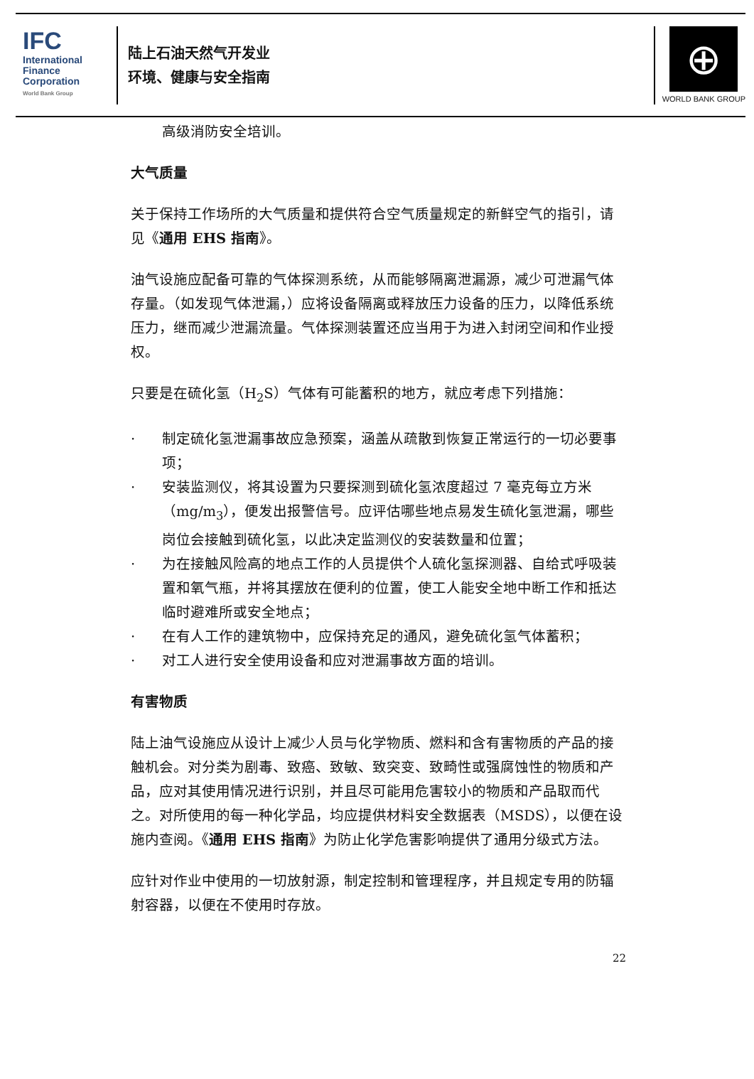IFC
International
Finance
Corporation
World Bank Group
陆上石油天然气开发业
环境、健康与安全指南
⊕
WORLD BANK GROUP
高级消防安全培训。
大气质量
关于保持工作场所的大气质量和提供符合空气质量规定的新鲜空气的指引，请见《通用 EHS 指南》。
油气设施应配备可靠的气体探测系统，从而能够隔离泄漏源，减少可泄漏气体存量。（如发现气体泄漏，）应将设备隔离或释放压力设备的压力，以降低系统压力，继而减少泄漏流量。气体探测装置还应当用于为进入封闭空间和作业授权。
只要是在硫化氢（H<sub>2</sub>S）气体有可能蓄积的地方，就应考虑下列措施：
· 制定硫化氢泄漏事故应急预案，涵盖从疏散到恢复正常运行的一切必要事项；
· 安装监测仪，将其设置为只要探测到硫化氢浓度超过 7 毫克每立方米（mg/m<sub>3</sub>），便发出报警信号。应评估哪些地点易发生硫化氢泄漏，哪些岗位会接触到硫化氢，以此决定监测仪的安装数量和位置；
· 为在接触风险高的地点工作的人员提供个人硫化氢探测器、自给式呼吸装置和氧气瓶，并将其摆放在便利的位置，使工人能安全地中断工作和抵达临时避难所或安全地点；
· 在有人工作的建筑物中，应保持充足的通风，避免硫化氢气体蓄积；
· 对工人进行安全使用设备和应对泄漏事故方面的培训。
有害物质
陆上油气设施应从设计上减少人员与化学物质、燃料和含有害物质的产品的接触机会。对分类为剧毒、致癌、致敏、致突变、致畸性或强腐蚀性的物质和产品，应对其使用情况进行识别，并且尽可能用危害较小的物质和产品取而代之。对所使用的每一种化学品，均应提供材料安全数据表（MSDS），以便在设施内查阅。《通用 EHS 指南》为防止化学危害影响提供了通用分级式方法。
应针对作业中使用的一切放射源，制定控制和管理程序，并且规定专用的防辐射容器，以便在不使用时存放。
22